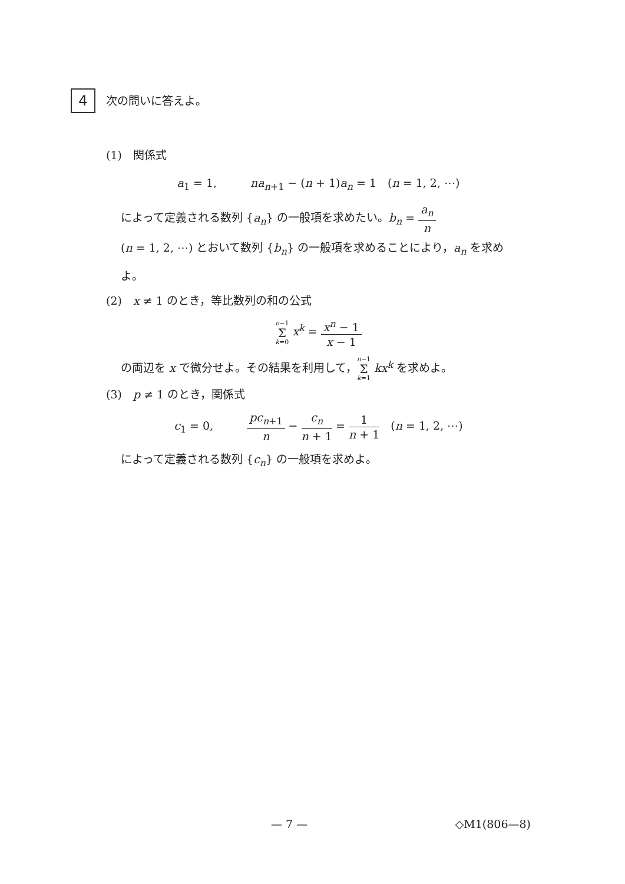4
次の問いに答えよ。
(1)　関係式
a<sub>1</sub> = 1,　　　na<sub>n+1</sub> − (n + 1)a<sub>n</sub> = 1　(n = 1, 2, ⋯)
によって定義される数列 {a<sub>n</sub>} の一般項を求めたい。b<sub>n</sub> = a<sub>n</sub> n
(n = 1, 2, ⋯) とおいて数列 {b<sub>n</sub>} の一般項を求めることにより，a<sub>n</sub> を求め
よ。
(2)　x ≠ 1 のとき，等比数列の和の公式
n−1 Σ k=0 x<sup>k</sup> = x<sup>n</sup> − 1 x − 1
の両辺を x で微分せよ。その結果を利用して，n−1 Σ k=1 kx<sup>k</sup> を求めよ。
(3)　p ≠ 1 のとき，関係式
c<sub>1</sub> = 0,　　　pc<sub>n+1</sub> n − c<sub>n</sub> n + 1 = 1 n + 1　(n = 1, 2, ⋯)
によって定義される数列 {c<sub>n</sub>} の一般項を求めよ。
— 7 — ◇M1(806—8)